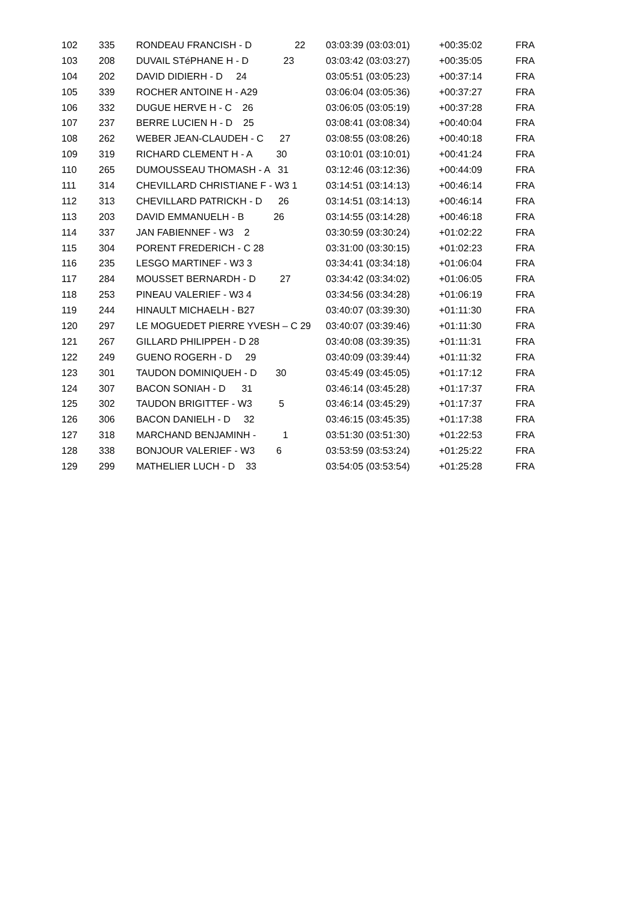| 102 | 335 | RONDEAU FRANCISH - D 22 | 03:03:39 (03:03:01) | +00:35:02 | FRA |
| 103 | 208 | DUVAIL STéPHANE H - D 23 | 03:03:42 (03:03:27) | +00:35:05 | FRA |
| 104 | 202 | DAVID DIDIERH - D 24 | 03:05:51 (03:05:23) | +00:37:14 | FRA |
| 105 | 339 | ROCHER ANTOINE H - A29 | 03:06:04 (03:05:36) | +00:37:27 | FRA |
| 106 | 332 | DUGUE HERVE H - C 26 | 03:06:05 (03:05:19) | +00:37:28 | FRA |
| 107 | 237 | BERRE LUCIEN H - D 25 | 03:08:41 (03:08:34) | +00:40:04 | FRA |
| 108 | 262 | WEBER JEAN-CLAUDEH - C 27 | 03:08:55 (03:08:26) | +00:40:18 | FRA |
| 109 | 319 | RICHARD CLEMENT H - A 30 | 03:10:01 (03:10:01) | +00:41:24 | FRA |
| 110 | 265 | DUMOUSSEAU THOMASH - A 31 | 03:12:46 (03:12:36) | +00:44:09 | FRA |
| 111 | 314 | CHEVILLARD CHRISTIANE F - W3 1 | 03:14:51 (03:14:13) | +00:46:14 | FRA |
| 112 | 313 | CHEVILLARD PATRICKH - D 26 | 03:14:51 (03:14:13) | +00:46:14 | FRA |
| 113 | 203 | DAVID EMMANUELH - B 26 | 03:14:55 (03:14:28) | +00:46:18 | FRA |
| 114 | 337 | JAN FABIENNEF - W3 2 | 03:30:59 (03:30:24) | +01:02:22 | FRA |
| 115 | 304 | PORENT FREDERICH - C 28 | 03:31:00 (03:30:15) | +01:02:23 | FRA |
| 116 | 235 | LESGO MARTINEF - W3 3 | 03:34:41 (03:34:18) | +01:06:04 | FRA |
| 117 | 284 | MOUSSET BERNARDH - D 27 | 03:34:42 (03:34:02) | +01:06:05 | FRA |
| 118 | 253 | PINEAU VALERIEF - W3 4 | 03:34:56 (03:34:28) | +01:06:19 | FRA |
| 119 | 244 | HINAULT MICHAELH - B27 | 03:40:07 (03:39:30) | +01:11:30 | FRA |
| 120 | 297 | LE MOGUEDET PIERRE YVESH – C 29 | 03:40:07 (03:39:46) | +01:11:30 | FRA |
| 121 | 267 | GILLARD PHILIPPEH - D 28 | 03:40:08 (03:39:35) | +01:11:31 | FRA |
| 122 | 249 | GUENO ROGERH - D 29 | 03:40:09 (03:39:44) | +01:11:32 | FRA |
| 123 | 301 | TAUDON DOMINIQUEH - D 30 | 03:45:49 (03:45:05) | +01:17:12 | FRA |
| 124 | 307 | BACON SONIAH - D 31 | 03:46:14 (03:45:28) | +01:17:37 | FRA |
| 125 | 302 | TAUDON BRIGITTEF - W3 5 | 03:46:14 (03:45:29) | +01:17:37 | FRA |
| 126 | 306 | BACON DANIELH - D 32 | 03:46:15 (03:45:35) | +01:17:38 | FRA |
| 127 | 318 | MARCHAND BENJAMINH - 1 | 03:51:30 (03:51:30) | +01:22:53 | FRA |
| 128 | 338 | BONJOUR VALERIEF - W3 6 | 03:53:59 (03:53:24) | +01:25:22 | FRA |
| 129 | 299 | MATHELIER LUCH - D 33 | 03:54:05 (03:53:54) | +01:25:28 | FRA |